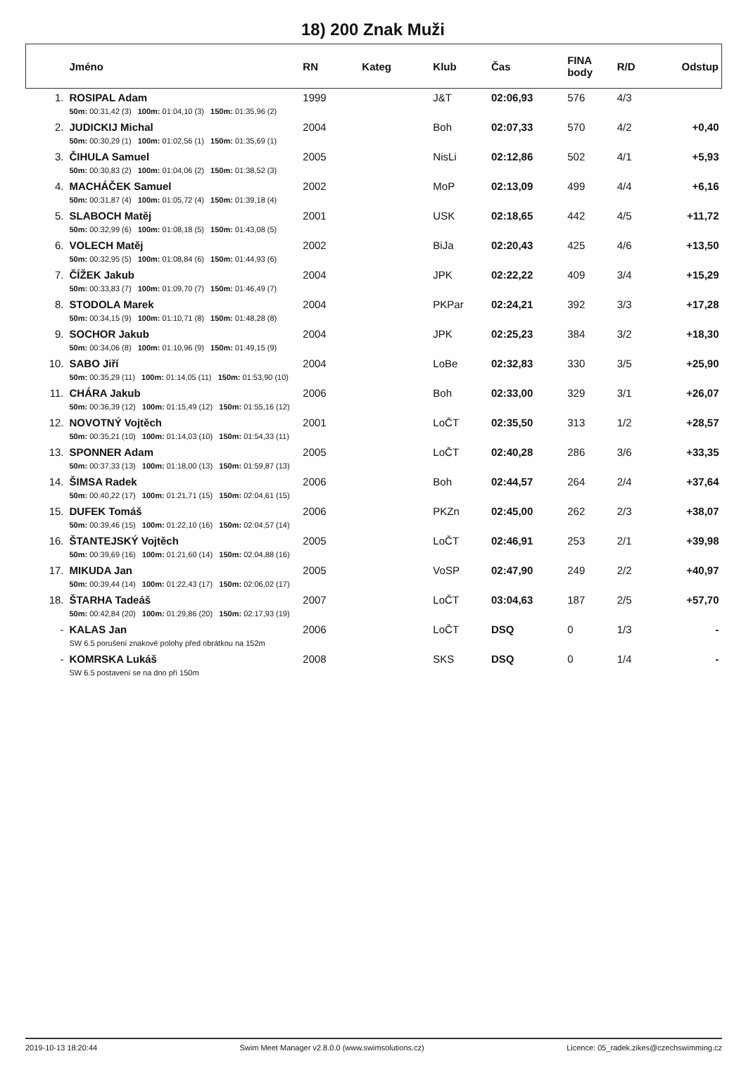18) 200 Znak Muži
| | Jméno | RN | Kateg | Klub | Čas | FINA body | R/D | Odstup |
| --- | --- | --- | --- | --- | --- | --- | --- | --- |
| 1. | ROSIPAL Adam | 1999 | | J&T | 02:06,93 | 576 | 4/3 | |
| | 50m: 00:31,42 (3) 100m: 01:04,10 (3) 150m: 01:35,96 (2) | | | | | | | |
| 2. | JUDICKIJ Michal | 2004 | | Boh | 02:07,33 | 570 | 4/2 | +0,40 |
| | 50m: 00:30,29 (1) 100m: 01:02,56 (1) 150m: 01:35,69 (1) | | | | | | | |
| 3. | ČIHULA Samuel | 2005 | | NisLi | 02:12,86 | 502 | 4/1 | +5,93 |
| | 50m: 00:30,83 (2) 100m: 01:04,06 (2) 150m: 01:38,52 (3) | | | | | | | |
| 4. | MACHÁČEK Samuel | 2002 | | MoP | 02:13,09 | 499 | 4/4 | +6,16 |
| | 50m: 00:31,87 (4) 100m: 01:05,72 (4) 150m: 01:39,18 (4) | | | | | | | |
| 5. | SLABOCH Matěj | 2001 | | USK | 02:18,65 | 442 | 4/5 | +11,72 |
| | 50m: 00:32,99 (6) 100m: 01:08,18 (5) 150m: 01:43,08 (5) | | | | | | | |
| 6. | VOLECH Matěj | 2002 | | BiJa | 02:20,43 | 425 | 4/6 | +13,50 |
| | 50m: 00:32,95 (5) 100m: 01:08,84 (6) 150m: 01:44,93 (6) | | | | | | | |
| 7. | ČÍŽEK Jakub | 2004 | | JPK | 02:22,22 | 409 | 3/4 | +15,29 |
| | 50m: 00:33,83 (7) 100m: 01:09,70 (7) 150m: 01:46,49 (7) | | | | | | | |
| 8. | STODOLA Marek | 2004 | | PKPar | 02:24,21 | 392 | 3/3 | +17,28 |
| | 50m: 00:34,15 (9) 100m: 01:10,71 (8) 150m: 01:48,28 (8) | | | | | | | |
| 9. | SOCHOR Jakub | 2004 | | JPK | 02:25,23 | 384 | 3/2 | +18,30 |
| | 50m: 00:34,06 (8) 100m: 01:10,96 (9) 150m: 01:49,15 (9) | | | | | | | |
| 10. | SABO Jiří | 2004 | | LoBe | 02:32,83 | 330 | 3/5 | +25,90 |
| | 50m: 00:35,29 (11) 100m: 01:14,05 (11) 150m: 01:53,90 (10) | | | | | | | |
| 11. | CHÁRA Jakub | 2006 | | Boh | 02:33,00 | 329 | 3/1 | +26,07 |
| | 50m: 00:36,39 (12) 100m: 01:15,49 (12) 150m: 01:55,16 (12) | | | | | | | |
| 12. | NOVOTNÝ Vojtěch | 2001 | | LoČT | 02:35,50 | 313 | 1/2 | +28,57 |
| | 50m: 00:35,21 (10) 100m: 01:14,03 (10) 150m: 01:54,33 (11) | | | | | | | |
| 13. | SPONNER Adam | 2005 | | LoČT | 02:40,28 | 286 | 3/6 | +33,35 |
| | 50m: 00:37,33 (13) 100m: 01:18,00 (13) 150m: 01:59,87 (13) | | | | | | | |
| 14. | ŠIMSA Radek | 2006 | | Boh | 02:44,57 | 264 | 2/4 | +37,64 |
| | 50m: 00:40,22 (17) 100m: 01:21,71 (15) 150m: 02:04,61 (15) | | | | | | | |
| 15. | DUFEK Tomáš | 2006 | | PKZn | 02:45,00 | 262 | 2/3 | +38,07 |
| | 50m: 00:39,46 (15) 100m: 01:22,10 (16) 150m: 02:04,57 (14) | | | | | | | |
| 16. | ŠTANTEJSKÝ Vojtěch | 2005 | | LoČT | 02:46,91 | 253 | 2/1 | +39,98 |
| | 50m: 00:39,69 (16) 100m: 01:21,60 (14) 150m: 02:04,88 (16) | | | | | | | |
| 17. | MIKUDA Jan | 2005 | | VoSP | 02:47,90 | 249 | 2/2 | +40,97 |
| | 50m: 00:39,44 (14) 100m: 01:22,43 (17) 150m: 02:06,02 (17) | | | | | | | |
| 18. | ŠTARHA Tadeáš | 2007 | | LoČT | 03:04,63 | 187 | 2/5 | +57,70 |
| | 50m: 00:42,84 (20) 100m: 01:29,86 (20) 150m: 02:17,93 (19) | | | | | | | |
| - | KALAS Jan | 2006 | | LoČT | DSQ | 0 | 1/3 | - |
| | SW 6.5 porušení znakové polohy před obrátkou na 152m | | | | | | | |
| - | KOMRSKA Lukáš | 2008 | | SKS | DSQ | 0 | 1/4 | - |
| | SW 6.5 postavení se na dno při 150m | | | | | | | |
2019-10-13 18:20:44 Swim Meet Manager v2.8.0.0 (www.swimsolutions.cz) Licence: 05_radek.zikes@czechswimming.cz